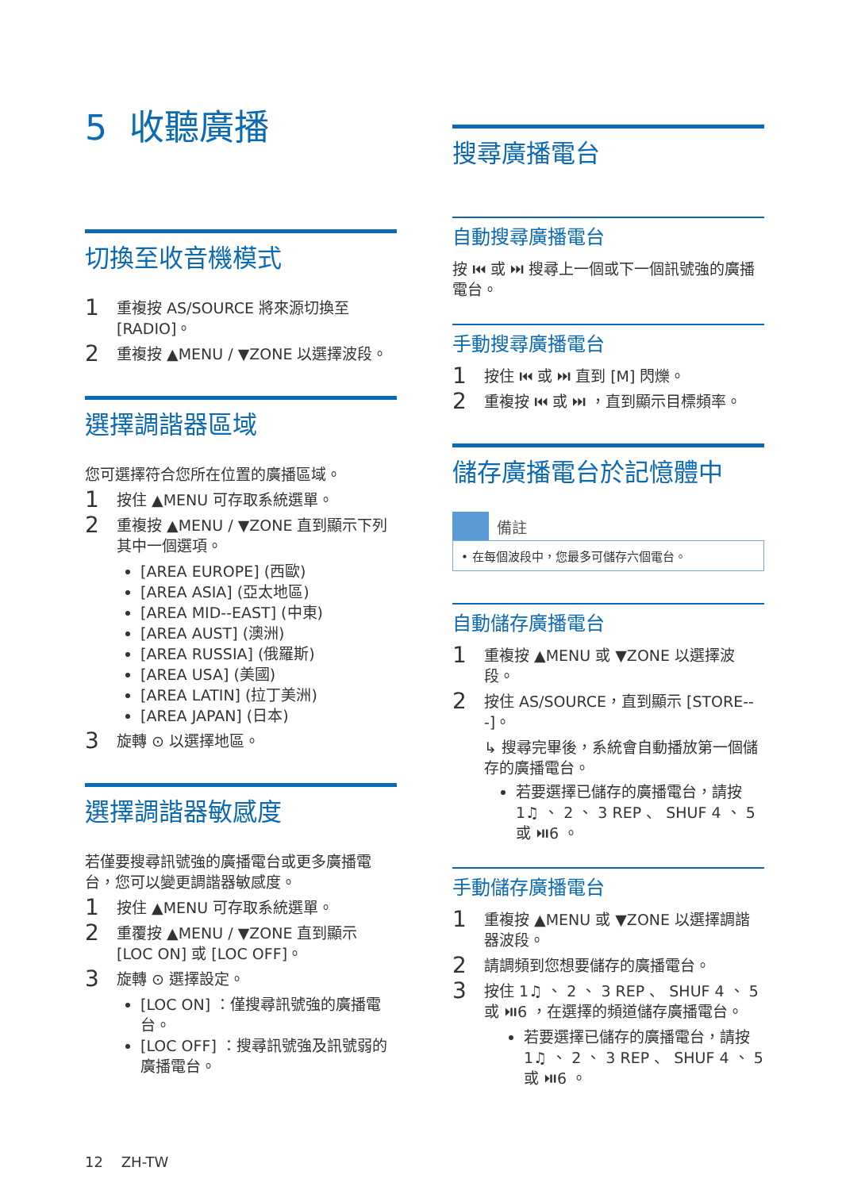5 收聽廣播
切換至收音機模式
1 重複按 AS/SOURCE 將來源切換至 [RADIO]。
2 重複按 ▲MENU / ▼ZONE 以選擇波段。
選擇調諧器區域
您可選擇符合您所在位置的廣播區域。
1 按住 ▲MENU 可存取系統選單。
2 重複按 ▲MENU / ▼ZONE 直到顯示下列其中一個選項。
[AREA EUROPE] (西歐)
[AREA ASIA] (亞太地區)
[AREA MID--EAST] (中東)
[AREA AUST] (澳洲)
[AREA RUSSIA] (俄羅斯)
[AREA USA] (美國)
[AREA LATIN] (拉丁美洲)
[AREA JAPAN] (日本)
3 旋轉 ⊙ 以選擇地區。
選擇調諧器敏感度
若僅要搜尋訊號強的廣播電台或更多廣播電台，您可以變更調諧器敏感度。
1 按住 ▲MENU 可存取系統選單。
2 重覆按 ▲MENU / ▼ZONE 直到顯示 [LOC ON] 或 [LOC OFF]。
3 旋轉 ⊙ 選擇設定。
[LOC ON] ：僅搜尋訊號強的廣播電台。
[LOC OFF] ：搜尋訊號強及訊號弱的廣播電台。
搜尋廣播電台
自動搜尋廣播電台
按 ⏮ 或 ⏭ 搜尋上一個或下一個訊號強的廣播電台。
手動搜尋廣播電台
1 按住 ⏮ 或 ⏭ 直到 [M] 閃爍。
2 重複按 ⏮ 或 ⏭ ，直到顯示目標頻率。
儲存廣播電台於記憶體中
備註
• 在每個波段中，您最多可儲存六個電台。
自動儲存廣播電台
1 重複按 ▲MENU 或 ▼ZONE 以選擇波段。
2 按住 AS/SOURCE，直到顯示 [STORE---]。
↳ 搜尋完畢後，系統會自動播放第一個儲存的廣播電台。
若要選擇已儲存的廣播電台，請按 1♫ 、 2 、 3 REP 、 SHUF 4 、 5 或 ⏯6 。
手動儲存廣播電台
1 重複按 ▲MENU 或 ▼ZONE 以選擇調諧器波段。
2 請調頻到您想要儲存的廣播電台。
3 按住 1♫ 、 2 、 3 REP 、 SHUF 4 、 5 或 ⏯6 ，在選擇的頻道儲存廣播電台。
若要選擇已儲存的廣播電台，請按 1♫ 、 2 、 3 REP 、 SHUF 4 、 5 或 ⏯6 。
12 ZH-TW